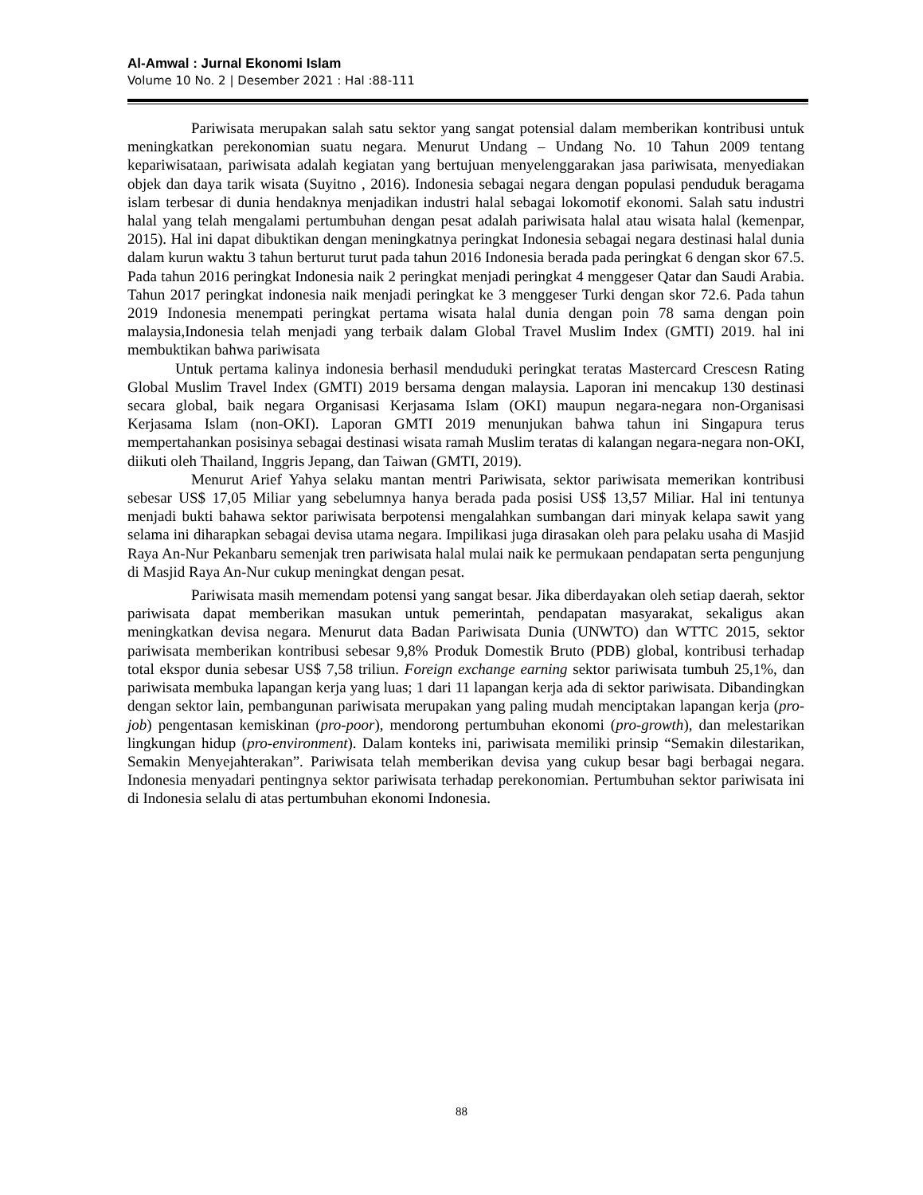Al-Amwal : Jurnal Ekonomi Islam
Volume 10 No. 2 | Desember 2021 : Hal :88-111
Pariwisata merupakan salah satu sektor yang sangat potensial dalam memberikan kontribusi untuk meningkatkan perekonomian suatu negara. Menurut Undang – Undang No. 10 Tahun 2009 tentang kepariwisataan, pariwisata adalah kegiatan yang bertujuan menyelenggarakan jasa pariwisata, menyediakan objek dan daya tarik wisata (Suyitno , 2016). Indonesia sebagai negara dengan populasi penduduk beragama islam terbesar di dunia hendaknya menjadikan industri halal sebagai lokomotif ekonomi. Salah satu industri halal yang telah mengalami pertumbuhan dengan pesat adalah pariwisata halal atau wisata halal (kemenpar, 2015). Hal ini dapat dibuktikan dengan meningkatnya peringkat Indonesia sebagai negara destinasi halal dunia dalam kurun waktu 3 tahun berturut turut pada tahun 2016 Indonesia berada pada peringkat 6 dengan skor 67.5. Pada tahun 2016 peringkat Indonesia naik 2 peringkat menjadi peringkat 4 menggeser Qatar dan Saudi Arabia. Tahun 2017 peringkat indonesia naik menjadi peringkat ke 3 menggeser Turki dengan skor 72.6. Pada tahun 2019 Indonesia menempati peringkat pertama wisata halal dunia dengan poin 78 sama dengan poin malaysia,Indonesia telah menjadi yang terbaik dalam Global Travel Muslim Index (GMTI) 2019. hal ini membuktikan bahwa pariwisata
Untuk pertama kalinya indonesia berhasil menduduki peringkat teratas Mastercard Crescesn Rating Global Muslim Travel Index (GMTI) 2019 bersama dengan malaysia. Laporan ini mencakup 130 destinasi secara global, baik negara Organisasi Kerjasama Islam (OKI) maupun negara-negara non-Organisasi Kerjasama Islam (non-OKI). Laporan GMTI 2019 menunjukan bahwa tahun ini Singapura terus mempertahankan posisinya sebagai destinasi wisata ramah Muslim teratas di kalangan negara-negara non-OKI, diikuti oleh Thailand, Inggris Jepang, dan Taiwan (GMTI, 2019).
Menurut Arief Yahya selaku mantan mentri Pariwisata, sektor pariwisata memerikan kontribusi sebesar US$ 17,05 Miliar yang sebelumnya hanya berada pada posisi US$ 13,57 Miliar. Hal ini tentunya menjadi bukti bahawa sektor pariwisata berpotensi mengalahkan sumbangan dari minyak kelapa sawit yang selama ini diharapkan sebagai devisa utama negara. Impilikasi juga dirasakan oleh para pelaku usaha di Masjid Raya An-Nur Pekanbaru semenjak tren pariwisata halal mulai naik ke permukaan pendapatan serta pengunjung di Masjid Raya An-Nur cukup meningkat dengan pesat.
Pariwisata masih memendam potensi yang sangat besar. Jika diberdayakan oleh setiap daerah, sektor pariwisata dapat memberikan masukan untuk pemerintah, pendapatan masyarakat, sekaligus akan meningkatkan devisa negara. Menurut data Badan Pariwisata Dunia (UNWTO) dan WTTC 2015, sektor pariwisata memberikan kontribusi sebesar 9,8% Produk Domestik Bruto (PDB) global, kontribusi terhadap total ekspor dunia sebesar US$ 7,58 triliun. Foreign exchange earning sektor pariwisata tumbuh 25,1%, dan pariwisata membuka lapangan kerja yang luas; 1 dari 11 lapangan kerja ada di sektor pariwisata. Dibandingkan dengan sektor lain, pembangunan pariwisata merupakan yang paling mudah menciptakan lapangan kerja (pro-job) pengentasan kemiskinan (pro-poor), mendorong pertumbuhan ekonomi (pro-growth), dan melestarikan lingkungan hidup (pro-environment). Dalam konteks ini, pariwisata memiliki prinsip “Semakin dilestarikan, Semakin Menyejahterakan”. Pariwisata telah memberikan devisa yang cukup besar bagi berbagai negara. Indonesia menyadari pentingnya sektor pariwisata terhadap perekonomian. Pertumbuhan sektor pariwisata ini di Indonesia selalu di atas pertumbuhan ekonomi Indonesia.
88